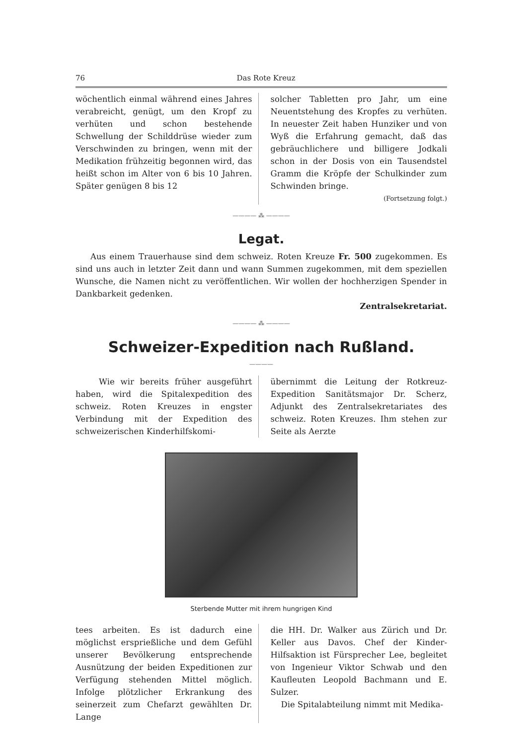76 Das Rote Kreuz
wöchentlich einmal während eines Jahres verabreicht, genügt, um den Kropf zu verhüten und schon bestehende Schwellung der Schilddrüse wieder zum Verschwinden zu bringen, wenn mit der Medikation frühzeitig begonnen wird, das heißt schon im Alter von 6 bis 10 Jahren. Später genügen 8 bis 12
solcher Tabletten pro Jahr, um eine Neuentstehung des Kropfes zu verhüten. In neuester Zeit haben Hunziker und von Wyß die Erfahrung gemacht, daß das gebräuchlichere und billigere Jodkali schon in der Dosis von ein Tausendstel Gramm die Kröpfe der Schulkinder zum Schwinden bringe.
(Fortsetzung folgt.)
———— ⁂ ————
Legat.
Aus einem Trauerhause sind dem schweiz. Roten Kreuze Fr. 500 zugekommen. Es sind uns auch in letzter Zeit dann und wann Summen zugekommen, mit dem speziellen Wunsche, die Namen nicht zu veröffentlichen. Wir wollen der hochherzigen Spender in Dankbarkeit gedenken.
Zentralsekretariat.
———— ⁂ ————
Schweizer-Expedition nach Rußland.
————
Wie wir bereits früher ausgeführt haben, wird die Spitalexpedition des schweiz. Roten Kreuzes in engster Verbindung mit der Expedition des schweizerischen Kinderhilfskomi-
übernimmt die Leitung der Rotkreuz-Expedition Sanitätsmajor Dr. Scherz, Adjunkt des Zentralsekretariates des schweiz. Roten Kreuzes. Ihm stehen zur Seite als Aerzte
Sterbende Mutter mit ihrem hungrigen Kind
tees arbeiten. Es ist dadurch eine möglichst ersprießliche und dem Gefühl unserer Bevölkerung entsprechende Ausnützung der beiden Expeditionen zur Verfügung stehenden Mittel möglich. Infolge plötzlicher Erkrankung des seinerzeit zum Chefarzt gewählten Dr. Lange
die HH. Dr. Walker aus Zürich und Dr. Keller aus Davos. Chef der Kinder-Hilfsaktion ist Fürsprecher Lee, begleitet von Ingenieur Viktor Schwab und den Kaufleuten Leopold Bachmann und E. Sulzer.
Die Spitalabteilung nimmt mit Medika-